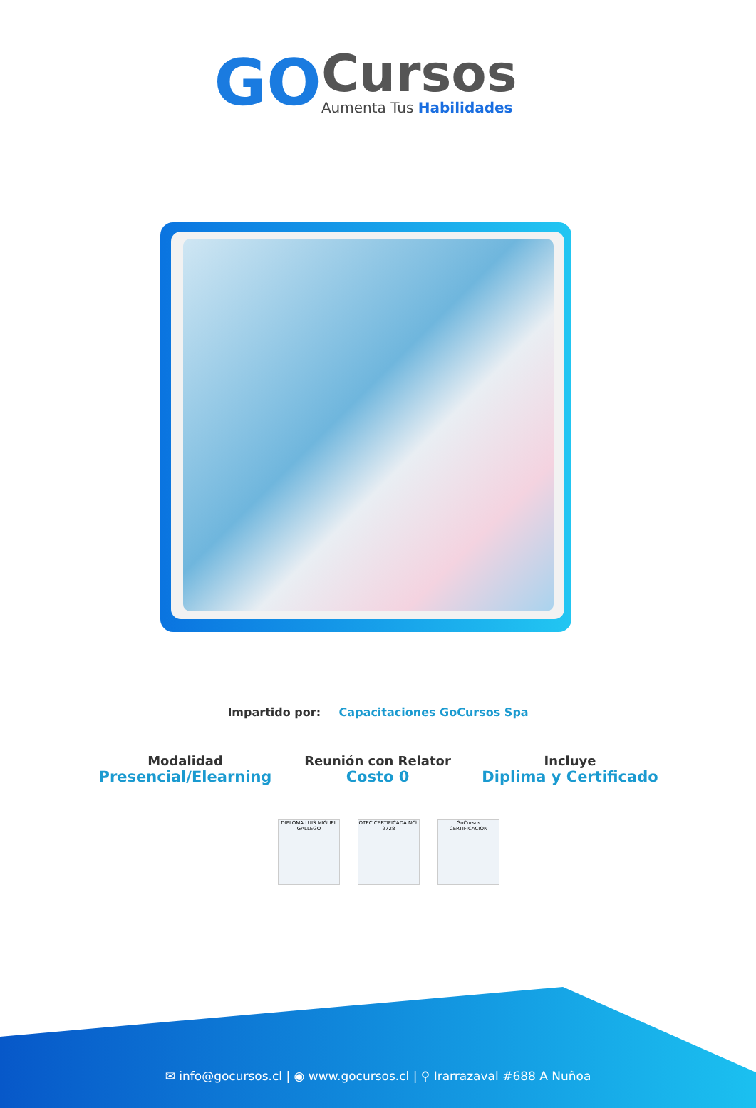GO
Cursos
Aumenta Tus Habilidades
Impartido por: Capacitaciones GoCursos Spa
Modalidad
Presencial/Elearning
Reunión con Relator
Costo 0
Incluye
Diplima y Certificado
DIPLOMA LUIS MIGUEL GALLEGO
OTEC CERTIFICADA NCh 2728
GoCursos CERTIFICACIÓN
✉ info@gocursos.cl | ◉ www.gocursos.cl | ⚲ Irarrazaval #688 A Nuñoa